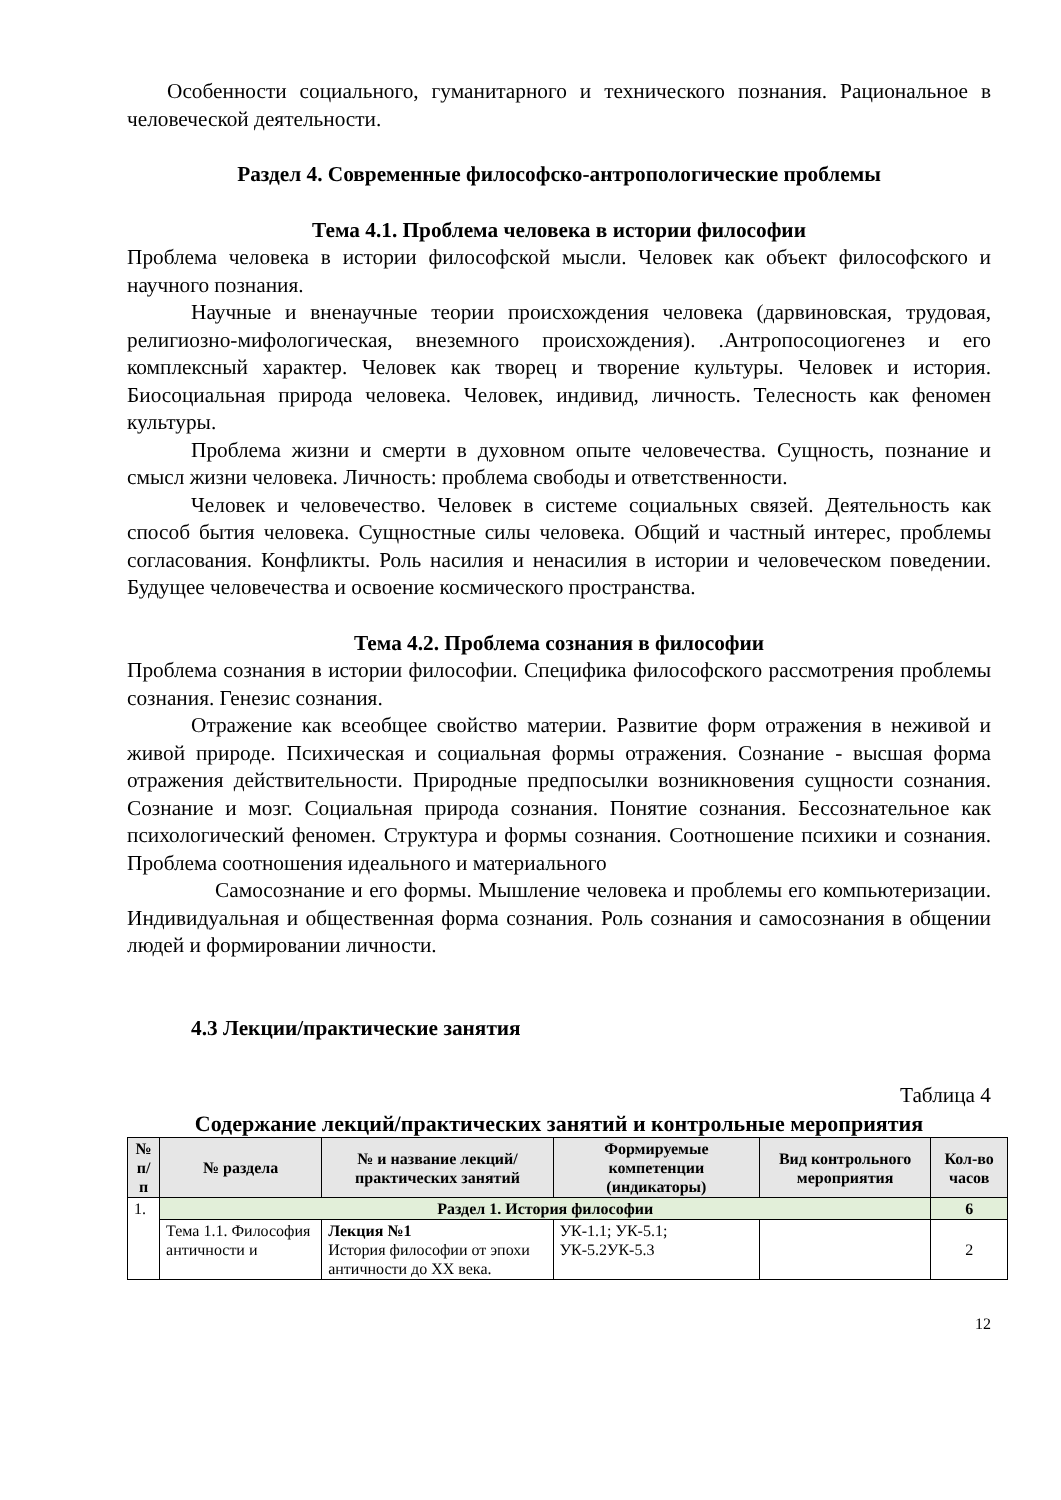Особенности социального, гуманитарного и технического познания. Рациональное в человеческой деятельности.
Раздел 4. Современные философско-антропологические проблемы
Тема 4.1. Проблема человека в истории философии
Проблема человека в истории философской мысли. Человек как объект философского и научного познания.
Научные и вненаучные теории происхождения человека (дарвиновская, трудовая, религиозно-мифологическая, внеземного происхождения). .Антропосоциогенез и его комплексный характер. Человек как творец и творение культуры. Человек и история. Биосоциальная природа человека. Человек, индивид, личность. Телесность как феномен культуры.
Проблема жизни и смерти в духовном опыте человечества. Сущность, познание и смысл жизни человека. Личность: проблема свободы и ответственности.
Человек и человечество. Человек в системе социальных связей. Деятельность как способ бытия человека. Сущностные силы человека. Общий и частный интерес, проблемы согласования. Конфликты. Роль насилия и ненасилия в истории и человеческом поведении. Будущее человечества и освоение космического пространства.
Тема 4.2. Проблема сознания в философии
Проблема сознания в истории философии. Специфика философского рассмотрения проблемы сознания. Генезис сознания.
Отражение как всеобщее свойство материи. Развитие форм отражения в неживой и живой природе. Психическая и социальная формы отражения. Сознание - высшая форма отражения действительности. Природные предпосылки возникновения сущности сознания. Сознание и мозг. Социальная природа сознания. Понятие сознания. Бессознательное как психологический феномен. Структура и формы сознания. Соотношение психики и сознания. Проблема соотношения идеального и материального
Самосознание и его формы. Мышление человека и проблемы его компьютеризации. Индивидуальная и общественная форма сознания. Роль сознания и самосознания в общении людей и формировании личности.
4.3 Лекции/практические занятия
Таблица 4
Содержание лекций/практических занятий и контрольные мероприятия
| № п/п | № раздела | № и название лекций/ практических занятий | Формируемые компетенции (индикаторы) | Вид контрольного мероприятия | Кол-во часов |
| --- | --- | --- | --- | --- | --- |
| 1. | Раздел 1. История философии | | | | 6 |
| | Тема 1.1. Философия античности и | Лекция №1 История философии от эпохи античности до XX века. | УК-1.1; УК-5.1; УК-5.2УК-5.3 | | 2 |
12